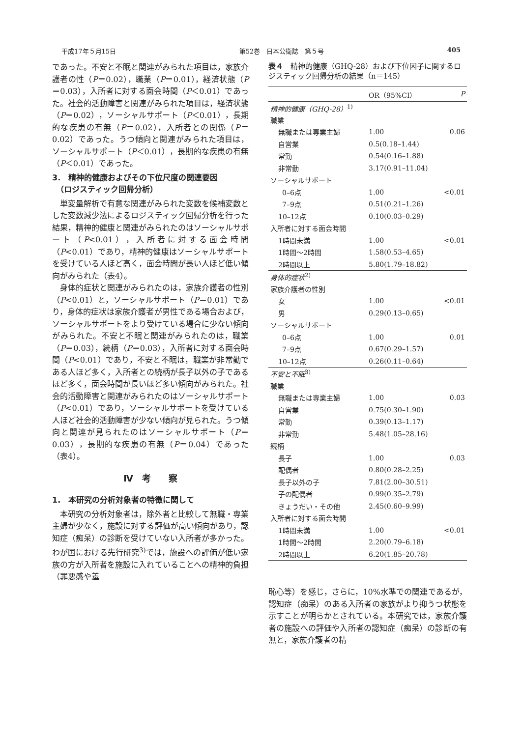平成17年５月15日 第52巻　日本公衛誌　第５号 405
であった。不安と不眠と関連がみられた項目は，家族介護者の性（P＝0.02），職業（P＝0.01），経済状態（P＝0.03），入所者に対する面会時間（P＜0.01）であった。社会的活動障害と関連がみられた項目は，経済状態（P＝0.02），ソーシャルサポート（P＜0.01），長期的な疾患の有無（P＝0.02），入所者との関係（P＝0.02）であった。うつ傾向と関連がみられた項目は，ソーシャルサポート（P＜0.01），長期的な疾患の有無（P＜0.01）であった。
3.　精神的健康およびその下位尺度の関連要因
　（ロジスティック回帰分析）
単変量解析で有意な関連がみられた変数を候補変数とした変数減少法によるロジスティック回帰分析を行った結果，精神的健康と関連がみられたのはソーシャルサポート（P<0.01），入所者に対する面会時間（P<0.01）であり，精神的健康はソーシャルサポートを受けている人ほど高く，面会時間が長い人ほど低い傾向がみられた（表4）。
身体的症状と関連がみられたのは，家族介護者の性別（P<0.01）と，ソーシャルサポート（P＝0.01）であり，身体的症状は家族介護者が男性である場合および，ソーシャルサポートをより受けている場合に少ない傾向がみられた。不安と不眠と関連がみられたのは，職業（P＝0.03），続柄（P＝0.03），入所者に対する面会時間（P<0.01）であり，不安と不眠は，職業が非常勤である人ほど多く，入所者との続柄が長子以外の子であるほど多く，面会時間が長いほど多い傾向がみられた。社会的活動障害と関連がみられたのはソーシャルサポート（P<0.01）であり，ソーシャルサポートを受けている人ほど社会的活動障害が少ない傾向が見られた。うつ傾向と関連が見られたのはソーシャルサポート（P＝0.03），長期的な疾患の有無（P＝0.04）であった（表4）。
Ⅳ　考　　察
1.　本研究の分析対象者の特徴に関して
本研究の分析対象者は，除外者と比較して無職・専業主婦が少なく，施設に対する評価が高い傾向があり，認知症（痴呆）の診断を受けていない入所者が多かった。わが国における先行研究<sup>3)</sup>では，施設への評価が低い家族の方が入所者を施設に入れていることへの精神的負担（罪悪感や羞
表４　精神的健康（GHQ-28）および下位因子に関するロジスティック回帰分析の結果（n＝145）
| | OR（95%CI） | P |
| --- | --- | --- |
| 精神的健康（GHQ-28）<sup>1)</sup> | | |
| 職業 | | |
| 無職または専業主婦 | 1.00 | 0.06 |
| 自営業 | 0.5(0.18–1.44) | |
| 常勤 | 0.54(0.16–1.88) | |
| 非常勤 | 3.17(0.91–11.04) | |
| ソーシャルサポート | | |
| 0–6点 | 1.00 | <0.01 |
| 7–9点 | 0.51(0.21–1.26) | |
| 10–12点 | 0.10(0.03–0.29) | |
| 入所者に対する面会時間 | | |
| 1時間未満 | 1.00 | <0.01 |
| 1時間～2時間 | 1.58(0.53–4.65) | |
| 2時間以上 | 5.80(1.79–18.82) | |
| 身体的症状<sup>2)</sup> | | |
| 家族介護者の性別 | | |
| 女 | 1.00 | <0.01 |
| 男 | 0.29(0.13–0.65) | |
| ソーシャルサポート | | |
| 0–6点 | 1.00 | 0.01 |
| 7–9点 | 0.67(0.29–1.57) | |
| 10–12点 | 0.26(0.11–0.64) | |
| 不安と不眠<sup>3)</sup> | | |
| 職業 | | |
| 無職または専業主婦 | 1.00 | 0.03 |
| 自営業 | 0.75(0.30–1.90) | |
| 常勤 | 0.39(0.13–1.17) | |
| 非常勤 | 5.48(1.05–28.16) | |
| 続柄 | | |
| 長子 | 1.00 | 0.03 |
| 配偶者 | 0.80(0.28–2.25) | |
| 長子以外の子 | 7.81(2.00–30.51) | |
| 子の配偶者 | 0.99(0.35–2.79) | |
| きょうだい・その他 | 2.45(0.60–9.99) | |
| 入所者に対する面会時間 | | |
| 1時間未満 | 1.00 | <0.01 |
| 1時間～2時間 | 2.20(0.79–6.18) | |
| 2時間以上 | 6.20(1.85–20.78) | |
恥心等）を感じ，さらに，10%水準での関連であるが，認知症（痴呆）のある入所者の家族がより抑うつ状態を示すことが明らかとされている。本研究では，家族介護者の施設への評価や入所者の認知症（痴呆）の診断の有無と，家族介護者の精